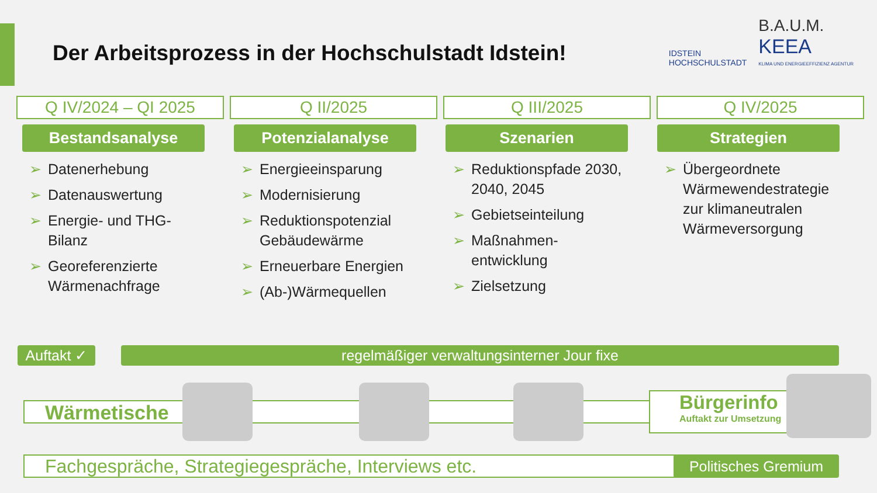Der Arbeitsprozess in der Hochschulstadt Idstein!
IDSTEIN
HOCHSCHULSTADT
B.A.U.M.
KEEA
KLIMA UND ENERGIEEFFIZIENZ AGENTUR
Q IV/2024 – QI 2025 Q II/2025 Q III/2025 Q IV/2025
Bestandsanalyse
➢ Datenerhebung
➢ Datenauswertung
➢ Energie- und THG-Bilanz
➢ Georeferenzierte Wärmenachfrage
Potenzialanalyse
➢ Energieeinsparung
➢ Modernisierung
➢ Reduktionspotenzial Gebäudewärme
➢ Erneuerbare Energien
➢ (Ab-)Wärmequellen
Szenarien
➢ Reduktionspfade 2030, 2040, 2045
➢ Gebietseinteilung
➢ Maßnahmen-entwicklung
➢ Zielsetzung
Strategien
➢ Übergeordnete Wärmewendestrategie zur klimaneutralen Wärmeversorgung
Auftakt ✓
regelmäßiger verwaltungsinterner Jour fixe
Wärmetische
Bürgerinfo
Auftakt zur Umsetzung
Fachgespräche, Strategiegespräche, Interviews etc.
Politisches Gremium